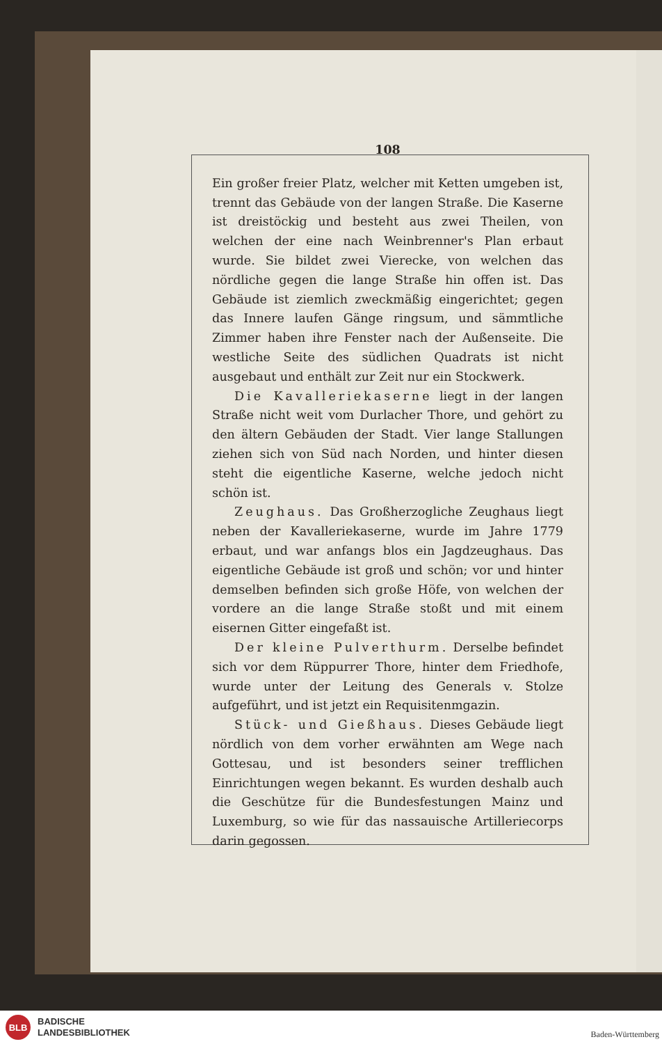108
Ein großer freier Platz, welcher mit Ketten umgeben ist, trennt das Gebäude von der langen Straße. Die Kaserne ist dreistöckig und besteht aus zwei Theilen, von welchen der eine nach Weinbrenner's Plan erbaut wurde. Sie bildet zwei Vierecke, von welchen das nördliche gegen die lange Straße hin offen ist. Das Gebäude ist ziemlich zweckmäßig eingerichtet; gegen das Innere laufen Gänge ringsum, und sämmtliche Zimmer haben ihre Fenster nach der Außenseite. Die westliche Seite des südlichen Quadrats ist nicht ausgebaut und enthält zur Zeit nur ein Stockwerk.
Die Kavalleriekaserne liegt in der langen Straße nicht weit vom Durlacher Thore, und gehört zu den ältern Gebäuden der Stadt. Vier lange Stallungen ziehen sich von Süd nach Norden, und hinter diesen steht die eigentliche Kaserne, welche jedoch nicht schön ist.
Zeughaus. Das Großherzogliche Zeughaus liegt neben der Kavalleriekaserne, wurde im Jahre 1779 erbaut, und war anfangs blos ein Jagdzeughaus. Das eigentliche Gebäude ist groß und schön; vor und hinter demselben befinden sich große Höfe, von welchen der vordere an die lange Straße stoßt und mit einem eisernen Gitter eingefaßt ist.
Der kleine Pulverthurm. Derselbe befindet sich vor dem Rüppurrer Thore, hinter dem Friedhofe, wurde unter der Leitung des Generals v. Stolze aufgeführt, und ist jetzt ein Requisitenmgazin.
Stück- und Gießhaus. Dieses Gebäude liegt nördlich von dem vorher erwähnten am Wege nach Gottesau, und ist besonders seiner trefflichen Einrichtungen wegen bekannt. Es wurden deshalb auch die Geschütze für die Bundesfestungen Mainz und Luxemburg, so wie für das nassauische Artilleriecorps darin gegossen.
BLB
BADISCHE
LANDESBIBLIOTHEK
Baden-Württemberg